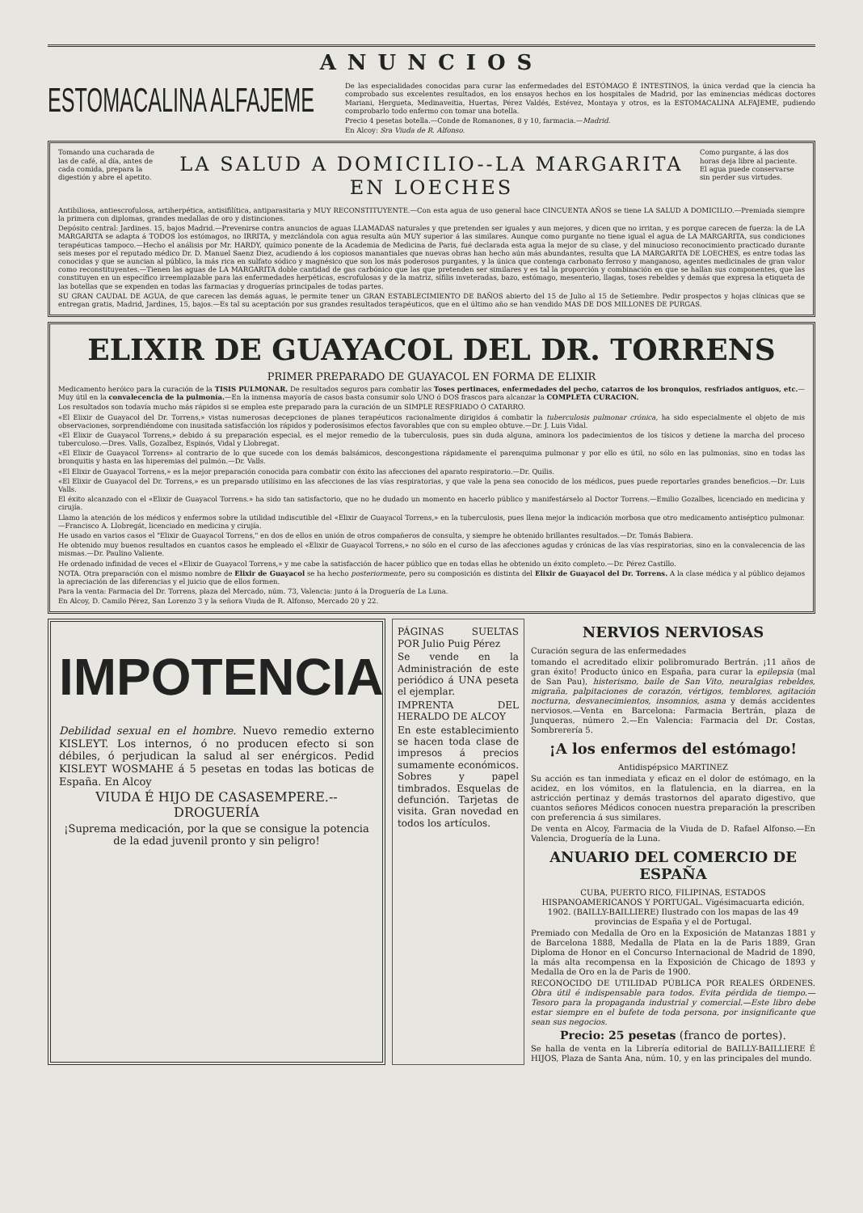ANUNCIOS
ESTOMACALINA ALFAJEME
De las especialidades conocidas para curar las enfermedades del ESTÓMAGO É INTESTINOS, la única verdad que la ciencia ha comprobado sus excelentes resultados, en los ensayos hechos en los hospitales de Madrid, por las eminencias médicas doctores Mariani, Hergueta, Medinaveitia, Huertas, Pérez Valdés, Estévez, Montaya y otros, es la ESTOMACALINA ALFAJEME, pudiendo comprobarlo todo enfermo con tomar una botella.
Precio 4 pesetas botella.—Conde de Romanones, 8 y 10, farmacia.—Madrid.
En Alcoy: Sra Viuda de R. Alfonso.
Tomando una cucharada de las de café, al día, antes de cada comida, prepara la digestión y abre el apetito.
LA SALUD A DOMICILIO--LA MARGARITA EN LOECHES
Como purgante, á las dos horas deja libre al paciente. El agua puede conservarse sin perder sus virtudes.
Antibiliosa, antiescrofulosa, artiherpética, antisifilítica, antiparasitaria y MUY RECONSTITUYENTE.—Con esta agua de uso general hace CINCUENTA AÑOS se tiene LA SALUD A DOMICILIO.—Premiada siempre la primera con diplomas, grandes medallas de oro y distinciones.
Depósito central: Jardines. 15, bajos Madrid.—Prevenirse contra anuncios de aguas LLAMADAS naturales y que pretenden ser iguales y aun mejores, y dicen que no irritan, y es porque carecen de fuerza: la de LA MARGARITA se adapta á TODOS los estómagos, no IRRITA, y mezclándola con agua resulta aún MUY superior á las similares. Aunque como purgante no tiene igual el agua de LA MARGARITA, sus condiciones terapéuticas tampoco.—Hecho el análisis por Mr. HARDY, químico ponente de la Academia de Medicina de Paris, fué declarada esta agua la mejor de su clase, y del minucioso reconocimiento practicado durante seis meses por el reputado médico Dr. D. Manuel Saenz Diez, acudiendo á los copiosos manantiales que nuevas obras han hecho aún más abundantes, resulta que LA MARGARITA DE LOECHES, es entre todas las conocidas y que se auncian al público, la más rica en sulfato sódico y magnésico que son los más poderosos purgantes, y la única que contenga carbonato ferroso y manganoso, agentes medicinales de gran valor como reconstituyentes.—Tienen las aguas de LA MARGARITA doble cantidad de gas carbónico que las que pretenden ser similares y es tal la proporción y combinación en que se hallan sus componentes, que las constituyen en un específico irreemplazable para las enfermedades herpéticas, escrofulosas y de la matriz, sífilis inveteradas, bazo, estómago, mesenterio, llagas, toses rebeldes y demás que expresa la etiqueta de las botellas que se expenden en todas las farmacias y droguerías principales de todas partes.
SU GRAN CAUDAL DE AGUA, de que carecen las demás aguas, le permite tener un GRAN ESTABLECIMIENTO DE BAÑOS abierto del 15 de Julio al 15 de Setiembre. Pedir prospectos y hojas clínicas que se entregan gratis, Madrid, Jardines, 15, bajos.—Es tal su aceptación por sus grandes resultados terapéuticos, que en el último año se han vendido MAS DE DOS MILLONES DE PURGAS.
ELIXIR DE GUAYACOL DEL DR. TORRENS
PRIMER PREPARADO DE GUAYACOL EN FORMA DE ELIXIR
Medicamento heróico para la curación de la TISIS PULMONAR. De resultados seguros para combatir las Toses pertinaces, enfermedades del pecho, catarros de los bronquios, resfriados antiguos, etc.—Muy útil en la convalecencia de la pulmonía.—En la inmensa mayoría de casos basta consumir solo UNO ó DOS frascos para alcanzar la COMPLETA CURACION.
Los resultados son todavía mucho más rápidos si se emplea este preparado para la curación de un SIMPLE RESFRIADO Ó CATARRO.
«El Elixir de Guayacol del Dr. Torrens,» vistas numerosas decepciones de planes terapéuticos racionalmente dirigidos á combatir la tuberculosis pulmonar crónica, ha sido especialmente el objeto de mis observaciones, sorprendiéndome con inusitada satisfacción los rápidos y poderosísimos efectos favorables que con su empleo obtuve.—Dr. J. Luis Vidal.
«El Elixir de Guayacol Torrens,» debido á su preparación especial, es el mejor remedio de la tuberculosis, pues sin duda alguna, aminora los padecimientos de los tísicos y detiene la marcha del proceso tuberculoso.—Dres. Valls, Gozalbez, Espinós, Vidal y Llobregat.
«El Elixir de Guayacol Torrens» al contrario de lo que sucede con los demás balsámicos, descongestiona rápidamente el parenquima pulmonar y por ello es útil, no sólo en las pulmonías, sino en todas las bronquitis y hasta en las hiperemias del pulmón.—Dr. Valls.
«El Elixir de Guayacol Torrens,» es la mejor preparación conocida para combatir con éxito las afecciones del aparato respiratorio.—Dr. Quilis.
«El Elixir de Guayacol del Dr. Torrens,» es un preparado utilísimo en las afecciones de las vías respiratorias, y que vale la pena sea conocido de los médicos, pues puede reportarles grandes beneficios.—Dr. Luis Valls.
El éxito alcanzado con el «Elixir de Guayacol Torrens.» ha sido tan satisfactorio, que no he dudado un momento en hacerlo público y manifestárselo al Doctor Torrens.—Emilio Gozalbes, licenciado en medicina y cirujía.
Llamo la atención de los médicos y enfermos sobre la utilidad indiscutible del «Elixir de Guayacol Torrens,» en la tuberculosis, pues llena mejor la indicación morbosa que otro medicamento antiséptico pulmonar.—Francisco A. Llobregát, licenciado en medicina y cirujía.
He usado en varios casos el "Elixir de Guayacol Torrens," en dos de ellos en unión de otros compañeros de consulta, y siempre he obtenido brillantes resultados.—Dr. Tomás Babiera.
He obtenido muy buenos resultados en cuantos casos he empleado el «Elixir de Guayacol Torrens,» no sólo en el curso de las afecciones agudas y crónicas de las vías respiratorias, sino en la convalecencia de las mismas.—Dr. Paulino Valiente.
He ordenado infinidad de veces el «Elixir de Guayacol Torrens,» y me cabe la satisfacción de hacer público que en todas ellas he obtenido un éxito completo.—Dr. Pérez Castillo.
NOTA. Otra preparación con el mismo nombre de Elixir de Guayacol se ha hecho posteriormente, pero su composición es distinta del Elixir de Guayacol del Dr. Torrens. A la clase médica y al público dejamos la apreciación de las diferencias y el juicio que de ellos formen.
Para la venta: Farmacia del Dr. Torrens, plaza del Mercado, núm. 73, Valencia: junto á la Droguería de La Luna.
En Alcoy, D. Camilo Pérez, San Lorenzo 3 y la señora Viuda de R. Alfonso, Mercado 20 y 22.
IMPOTENCIA
Debilidad sexual en el hombre. Nuevo remedio externo KISLEYT. Los internos, ó no producen efecto si son débiles, ó perjudican la salud al ser enérgicos. Pedid KISLEYT WOSMAHE á 5 pesetas en todas las boticas de España. En Alcoy
VIUDA É HIJO DE CASASEMPERE.--DROGUERÍA
¡Suprema medicación, por la que se consigue la potencia de la edad juvenil pronto y sin peligro!
PÁGINAS SUELTAS POR Julio Puig Pérez
Se vende en la Administración de este periódico á UNA peseta el ejemplar.
IMPRENTA DEL HERALDO DE ALCOY
En este establecimiento se hacen toda clase de impresos á precios sumamente económicos. Sobres y papel timbrados. Esquelas de defunción. Tarjetas de visita. Gran novedad en todos los artículos.
NERVIOS NERVIOSAS
Curación segura de las enfermedades
tomando el acreditado elixir polibromurado Bertrán. ¡11 años de gran éxito! Producto único en España, para curar la epilepsia (mal de San Pau), histerismo, baile de San Vito, neuralgias rebeldes, migraña, palpitaciones de corazón, vértigos, temblores, agitación nocturna, desvanecimientos, insomnios, asma y demás accidentes nerviosos.—Venta en Barcelona: Farmacia Bertrán, plaza de Junqueras, número 2.—En Valencia: Farmacia del Dr. Costas, Sombrerería 5.
¡A los enfermos del estómago!
Antidispépsico MARTINEZ
Su acción es tan inmediata y eficaz en el dolor de estómago, en la acidez, en los vómitos, en la flatulencia, en la diarrea, en la astricción pertinaz y demás trastornos del aparato digestivo, que cuantos señores Médicos conocen nuestra preparación la prescriben con preferencia á sus similares.
De venta en Alcoy, Farmacia de la Viuda de D. Rafael Alfonso.—En Valencia, Droguería de la Luna.
ANUARIO DEL COMERCIO DE ESPAÑA
CUBA, PUERTO RICO, FILIPINAS, ESTADOS HISPANOAMERICANOS Y PORTUGAL. Vigésimacuarta edición, 1902. (BAILLY-BAILLIERE) Ilustrado con los mapas de las 49 provincias de España y el de Portugal.
Premiado con Medalla de Oro en la Exposición de Matanzas 1881 y de Barcelona 1888, Medalla de Plata en la de Paris 1889, Gran Diploma de Honor en el Concurso Internacional de Madrid de 1890, la más alta recompensa en la Exposición de Chicago de 1893 y Medalla de Oro en la de Paris de 1900.
RECONOCIDO DE UTILIDAD PÚBLICA POR REALES ÓRDENES. Obra útil é indispensable para todos. Evita pérdida de tiempo.—Tesoro para la propaganda industrial y comercial.—Este libro debe estar siempre en el bufete de toda persona, por insignificante que sean sus negocios.
Precio: 25 pesetas (franco de portes).
Se halla de venta en la Librería editorial de BAILLY-BAILLIERE É HIJOS, Plaza de Santa Ana, núm. 10, y en las principales del mundo.